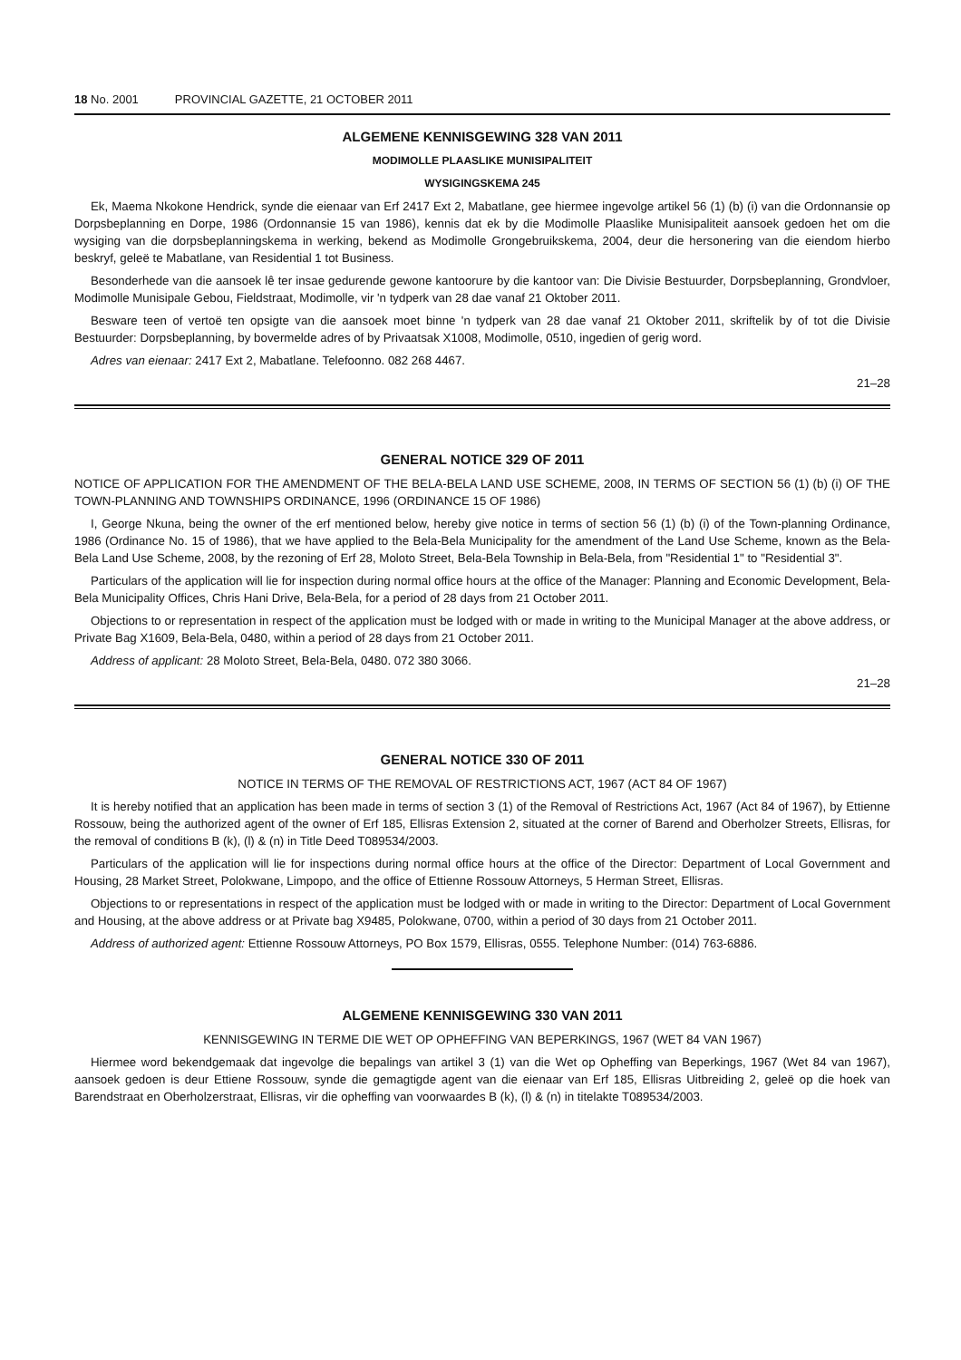18 No. 2001 PROVINCIAL GAZETTE, 21 OCTOBER 2011
ALGEMENE KENNISGEWING 328 VAN 2011
MODIMOLLE PLAASLIKE MUNISIPALITEIT
WYSIGINGSKEMA 245
Ek, Maema Nkokone Hendrick, synde die eienaar van Erf 2417 Ext 2, Mabatlane, gee hiermee ingevolge artikel 56 (1) (b) (i) van die Ordonnansie op Dorpsbeplanning en Dorpe, 1986 (Ordonnansie 15 van 1986), kennis dat ek by die Modimolle Plaaslike Munisipaliteit aansoek gedoen het om die wysiging van die dorpsbeplanningskema in werking, bekend as Modimolle Grongebruikskema, 2004, deur die hersonering van die eiendom hierbo beskryf, geleë te Mabatlane, van Residential 1 tot Business.
Besonderhede van die aansoek lê ter insae gedurende gewone kantoorure by die kantoor van: Die Divisie Bestuurder, Dorpsbeplanning, Grondvloer, Modimolle Munisipale Gebou, Fieldstraat, Modimolle, vir 'n tydperk van 28 dae vanaf 21 Oktober 2011.
Besware teen of vertoë ten opsigte van die aansoek moet binne 'n tydperk van 28 dae vanaf 21 Oktober 2011, skriftelik by of tot die Divisie Bestuurder: Dorpsbeplanning, by bovermelde adres of by Privaatsak X1008, Modimolle, 0510, ingedien of gerig word.
Adres van eienaar: 2417 Ext 2, Mabatlane. Telefoonno. 082 268 4467.
21–28
GENERAL NOTICE 329 OF 2011
NOTICE OF APPLICATION FOR THE AMENDMENT OF THE BELA-BELA LAND USE SCHEME, 2008, IN TERMS OF SECTION 56 (1) (b) (i) OF THE TOWN-PLANNING AND TOWNSHIPS ORDINANCE, 1996 (ORDINANCE 15 OF 1986)
I, George Nkuna, being the owner of the erf mentioned below, hereby give notice in terms of section 56 (1) (b) (i) of the Town-planning Ordinance, 1986 (Ordinance No. 15 of 1986), that we have applied to the Bela-Bela Municipality for the amendment of the Land Use Scheme, known as the Bela-Bela Land Use Scheme, 2008, by the rezoning of Erf 28, Moloto Street, Bela-Bela Township in Bela-Bela, from "Residential 1" to "Residential 3".
Particulars of the application will lie for inspection during normal office hours at the office of the Manager: Planning and Economic Development, Bela-Bela Municipality Offices, Chris Hani Drive, Bela-Bela, for a period of 28 days from 21 October 2011.
Objections to or representation in respect of the application must be lodged with or made in writing to the Municipal Manager at the above address, or Private Bag X1609, Bela-Bela, 0480, within a period of 28 days from 21 October 2011.
Address of applicant: 28 Moloto Street, Bela-Bela, 0480. 072 380 3066.
21–28
GENERAL NOTICE 330 OF 2011
NOTICE IN TERMS OF THE REMOVAL OF RESTRICTIONS ACT, 1967 (ACT 84 OF 1967)
It is hereby notified that an application has been made in terms of section 3 (1) of the Removal of Restrictions Act, 1967 (Act 84 of 1967), by Ettienne Rossouw, being the authorized agent of the owner of Erf 185, Ellisras Extension 2, situated at the corner of Barend and Oberholzer Streets, Ellisras, for the removal of conditions B (k), (l) & (n) in Title Deed T089534/2003.
Particulars of the application will lie for inspections during normal office hours at the office of the Director: Department of Local Government and Housing, 28 Market Street, Polokwane, Limpopo, and the office of Ettienne Rossouw Attorneys, 5 Herman Street, Ellisras.
Objections to or representations in respect of the application must be lodged with or made in writing to the Director: Department of Local Government and Housing, at the above address or at Private bag X9485, Polokwane, 0700, within a period of 30 days from 21 October 2011.
Address of authorized agent: Ettienne Rossouw Attorneys, PO Box 1579, Ellisras, 0555. Telephone Number: (014) 763-6886.
ALGEMENE KENNISGEWING 330 VAN 2011
KENNISGEWING IN TERME DIE WET OP OPHEFFING VAN BEPERKINGS, 1967 (WET 84 VAN 1967)
Hiermee word bekendgemaak dat ingevolge die bepalings van artikel 3 (1) van die Wet op Opheffing van Beperkings, 1967 (Wet 84 van 1967), aansoek gedoen is deur Ettiene Rossouw, synde die gemagtigde agent van die eienaar van Erf 185, Ellisras Uitbreiding 2, geleë op die hoek van Barendstraat en Oberholzerstraat, Ellisras, vir die opheffing van voorwaardes B (k), (l) & (n) in titelakte T089534/2003.